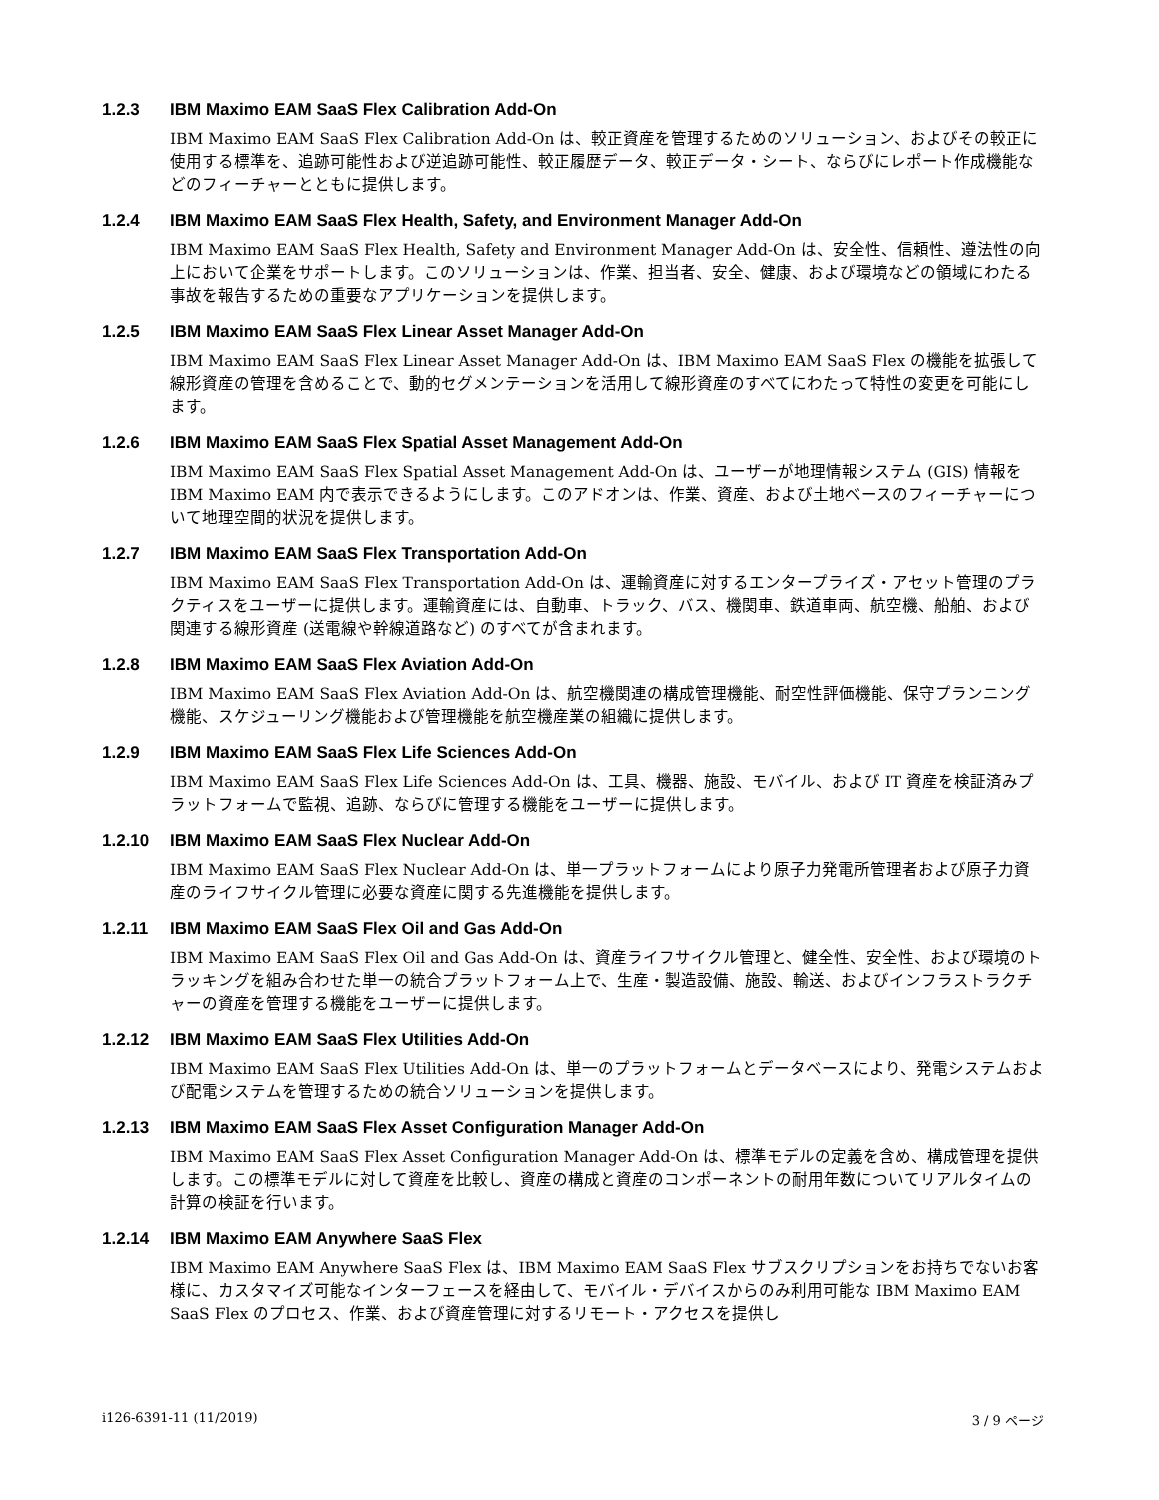1.2.3 IBM Maximo EAM SaaS Flex Calibration Add-On
IBM Maximo EAM SaaS Flex Calibration Add-On は、較正資産を管理するためのソリューション、およびその較正に使用する標準を、追跡可能性および逆追跡可能性、較正履歴データ、較正データ・シート、ならびにレポート作成機能などのフィーチャーとともに提供します。
1.2.4 IBM Maximo EAM SaaS Flex Health, Safety, and Environment Manager Add-On
IBM Maximo EAM SaaS Flex Health, Safety and Environment Manager Add-On は、安全性、信頼性、遵法性の向上において企業をサポートします。このソリューションは、作業、担当者、安全、健康、および環境などの領域にわたる事故を報告するための重要なアプリケーションを提供します。
1.2.5 IBM Maximo EAM SaaS Flex Linear Asset Manager Add-On
IBM Maximo EAM SaaS Flex Linear Asset Manager Add-On は、IBM Maximo EAM SaaS Flex の機能を拡張して線形資産の管理を含めることで、動的セグメンテーションを活用して線形資産のすべてにわたって特性の変更を可能にします。
1.2.6 IBM Maximo EAM SaaS Flex Spatial Asset Management Add-On
IBM Maximo EAM SaaS Flex Spatial Asset Management Add-On は、ユーザーが地理情報システム (GIS) 情報を IBM Maximo EAM 内で表示できるようにします。このアドオンは、作業、資産、および土地ベースのフィーチャーについて地理空間的状況を提供します。
1.2.7 IBM Maximo EAM SaaS Flex Transportation Add-On
IBM Maximo EAM SaaS Flex Transportation Add-On は、運輸資産に対するエンタープライズ・アセット管理のプラクティスをユーザーに提供します。運輸資産には、自動車、トラック、バス、機関車、鉄道車両、航空機、船舶、および関連する線形資産 (送電線や幹線道路など) のすべてが含まれます。
1.2.8 IBM Maximo EAM SaaS Flex Aviation Add-On
IBM Maximo EAM SaaS Flex Aviation Add-On は、航空機関連の構成管理機能、耐空性評価機能、保守プランニング機能、スケジューリング機能および管理機能を航空機産業の組織に提供します。
1.2.9 IBM Maximo EAM SaaS Flex Life Sciences Add-On
IBM Maximo EAM SaaS Flex Life Sciences Add-On は、工具、機器、施設、モバイル、および IT 資産を検証済みプラットフォームで監視、追跡、ならびに管理する機能をユーザーに提供します。
1.2.10 IBM Maximo EAM SaaS Flex Nuclear Add-On
IBM Maximo EAM SaaS Flex Nuclear Add-On は、単一プラットフォームにより原子力発電所管理者および原子力資産のライフサイクル管理に必要な資産に関する先進機能を提供します。
1.2.11 IBM Maximo EAM SaaS Flex Oil and Gas Add-On
IBM Maximo EAM SaaS Flex Oil and Gas Add-On は、資産ライフサイクル管理と、健全性、安全性、および環境のトラッキングを組み合わせた単一の統合プラットフォーム上で、生産・製造設備、施設、輸送、およびインフラストラクチャーの資産を管理する機能をユーザーに提供します。
1.2.12 IBM Maximo EAM SaaS Flex Utilities Add-On
IBM Maximo EAM SaaS Flex Utilities Add-On は、単一のプラットフォームとデータベースにより、発電システムおよび配電システムを管理するための統合ソリューションを提供します。
1.2.13 IBM Maximo EAM SaaS Flex Asset Configuration Manager Add-On
IBM Maximo EAM SaaS Flex Asset Configuration Manager Add-On は、標準モデルの定義を含め、構成管理を提供します。この標準モデルに対して資産を比較し、資産の構成と資産のコンポーネントの耐用年数についてリアルタイムの計算の検証を行います。
1.2.14 IBM Maximo EAM Anywhere SaaS Flex
IBM Maximo EAM Anywhere SaaS Flex は、IBM Maximo EAM SaaS Flex サブスクリプションをお持ちでないお客様に、カスタマイズ可能なインターフェースを経由して、モバイル・デバイスからのみ利用可能な IBM Maximo EAM SaaS Flex のプロセス、作業、および資産管理に対するリモート・アクセスを提供し
i126-6391-11 (11/2019) 3 / 9 ページ